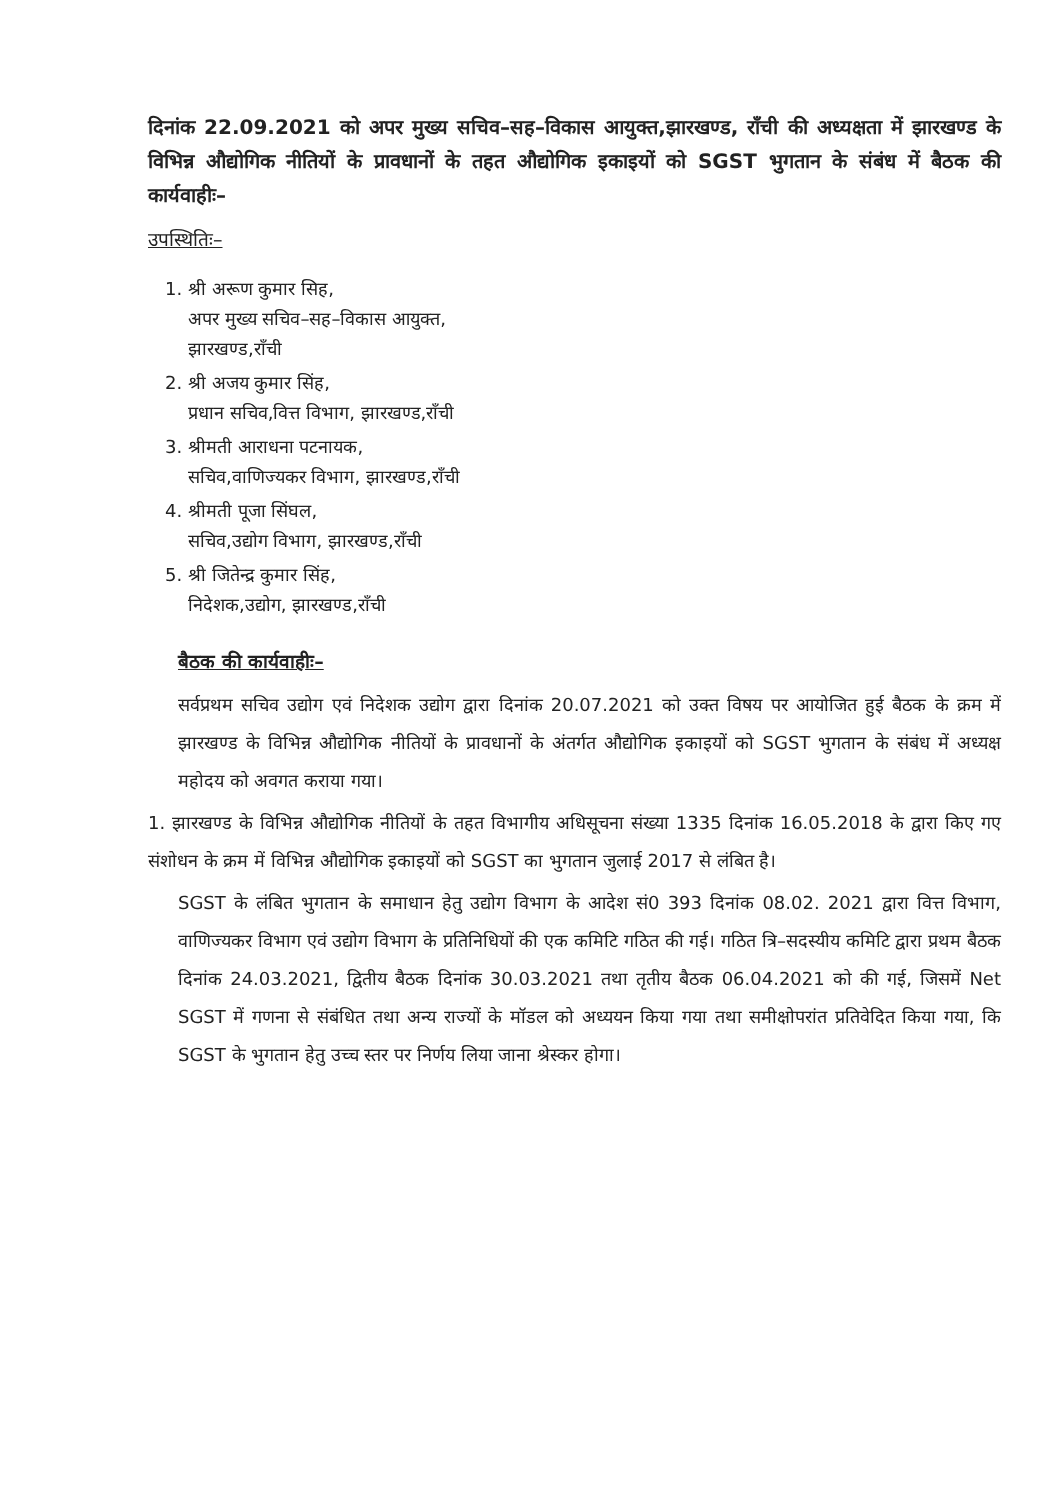दिनांक 22.09.2021 को अपर मुख्य सचिव–सह–विकास आयुक्त,झारखण्ड, राँची की अध्यक्षता में झारखण्ड के विभिन्न औद्योगिक नीतियों के प्रावधानों के तहत औद्योगिक इकाइयों को SGST भुगतान के संबंध में बैठक की कार्यवाहीः–
उपस्थितिः–
1. श्री अरूण कुमार सिह,
अपर मुख्य सचिव–सह–विकास आयुक्त,
झारखण्ड,राँची
2. श्री अजय कुमार सिंह,
प्रधान सचिव,वित्त विभाग, झारखण्ड,राँची
3. श्रीमती आराधना पटनायक,
सचिव,वाणिज्यकर विभाग, झारखण्ड,राँची
4. श्रीमती पूजा सिंघल,
सचिव,उद्योग विभाग, झारखण्ड,राँची
5. श्री जितेन्द्र कुमार सिंह,
निदेशक,उद्योग, झारखण्ड,राँची
बैठक की कार्यवाहीः–
सर्वप्रथम सचिव उद्योग एवं निदेशक उद्योग द्वारा दिनांक 20.07.2021 को उक्त विषय पर आयोजित हुई बैठक के क्रम में झारखण्ड के विभिन्न औद्योगिक नीतियों के प्रावधानों के अंतर्गत औद्योगिक इकाइयों को SGST भुगतान के संबंध में अध्यक्ष महोदय को अवगत कराया गया।
1. झारखण्ड के विभिन्न औद्योगिक नीतियों के तहत विभागीय अधिसूचना संख्या 1335 दिनांक 16.05.2018 के द्वारा किए गए संशोधन के क्रम में विभिन्न औद्योगिक इकाइयों को SGST का भुगतान जुलाई 2017 से लंबित है।
SGST के लंबित भुगतान के समाधान हेतु उद्योग विभाग के आदेश सं0 393 दिनांक 08.02. 2021 द्वारा वित्त विभाग, वाणिज्यकर विभाग एवं उद्योग विभाग के प्रतिनिधियों की एक कमिटि गठित की गई। गठित त्रि–सदस्यीय कमिटि द्वारा प्रथम बैठक दिनांक 24.03.2021, द्वितीय बैठक दिनांक 30.03.2021 तथा तृतीय बैठक 06.04.2021 को की गई, जिसमें Net SGST में गणना से संबंधित तथा अन्य राज्यों के मॉडल को अध्ययन किया गया तथा समीक्षोपरांत प्रतिवेदित किया गया, कि SGST के भुगतान हेतु उच्च स्तर पर निर्णय लिया जाना श्रेस्कर होगा।